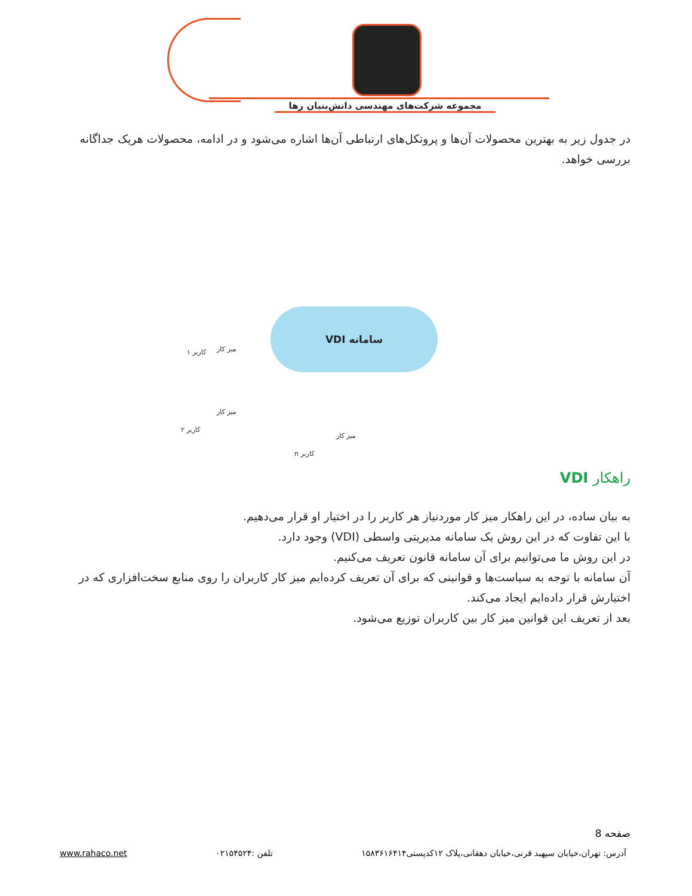مجموعه شرکت‌های مهندسی دانش‌بنیان رها
در جدول زیر به بهترین محصولات آن‌ها و پروتکل‌های ارتباطی آن‌ها اشاره می‌شود و در ادامه، محصولات هریک جداگانه بررسی خواهد.
سامانه VDI
کاربر ۱ میز کار
میز کار
کاربر ۲
میز کار
کاربر n
راهکار VDI
به بیان ساده، در این راهکار میز کار موردنیاز هر کاربر را در اختیار او قرار می‌دهیم.
با این تفاوت که در این روش یک سامانه مدیریتی واسطی (VDI) وجود دارد.
در این روش ما می‌توانیم برای آن سامانه قانون تعریف می‌کنیم.
آن سامانه با توجه به سیاست‌ها و قوانینی که برای آن تعریف کرده‌ایم میز کار کاربران را روی منابع سخت‌افزاری که در اختیارش قرار داده‌ایم ایجاد می‌کند.
بعد از تعریف این قوانین میز کار بین کاربران توزیع می‌شود.
صفحه 8
آدرس: تهران،خیابان سپهبد قرنی،خیابان دهقانی،پلاک ۱۲کدپستی۱۵۸۳۶۱۶۴۱۴ تلفن :۰۲۱۵۴۵۲۴ www.rahaco.net